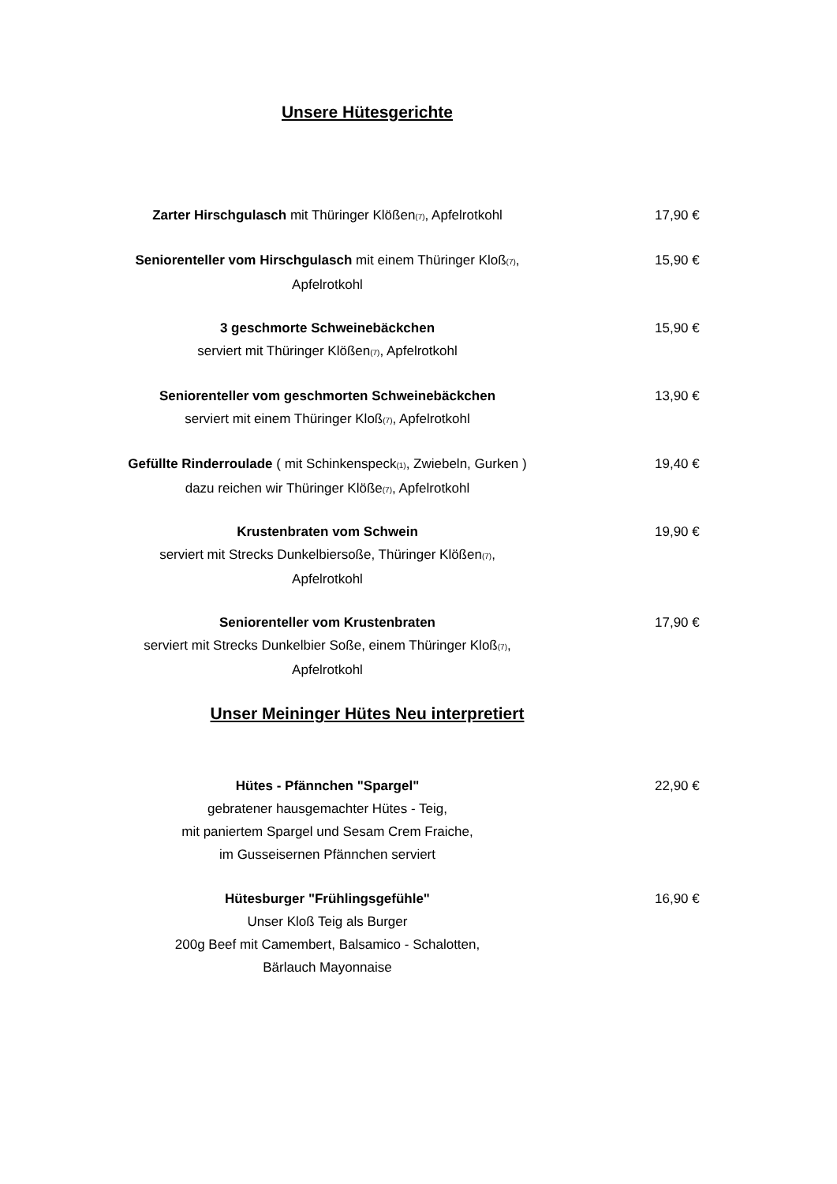Unsere Hütesgerichte
Zarter Hirschgulasch mit Thüringer Klößen<sub>(7)</sub>, Apfelrotkohl 17,90 €
Seniorenteller vom Hirschgulasch mit einem Thüringer Kloß<sub>(7)</sub>,
Apfelrotkohl
15,90 €
3 geschmorte Schweinebäckchen
serviert mit Thüringer Klößen<sub>(7)</sub>, Apfelrotkohl
15,90 €
Seniorenteller vom geschmorten Schweinebäckchen
serviert mit einem Thüringer Kloß<sub>(7)</sub>, Apfelrotkohl
13,90 €
Gefüllte Rinderroulade ( mit Schinkenspeck<sub>(1)</sub>, Zwiebeln, Gurken )
dazu reichen wir Thüringer Klöße<sub>(7)</sub>, Apfelrotkohl
19,40 €
Krustenbraten vom Schwein
serviert mit Strecks Dunkelbiersoße, Thüringer Klößen<sub>(7)</sub>,
Apfelrotkohl
19,90 €
Seniorenteller vom Krustenbraten
serviert mit Strecks Dunkelbier Soße, einem Thüringer Kloß<sub>(7)</sub>,
Apfelrotkohl
17,90 €
Unser Meininger Hütes Neu interpretiert
Hütes - Pfännchen "Spargel"
gebratener hausgemachter Hütes - Teig,
mit paniertem Spargel und Sesam Crem Fraiche,
im Gusseisernen Pfännchen serviert
22,90 €
Hütesburger "Frühlingsgefühle"
Unser Kloß Teig als Burger
200g Beef mit Camembert, Balsamico - Schalotten,
Bärlauch Mayonnaise
16,90 €